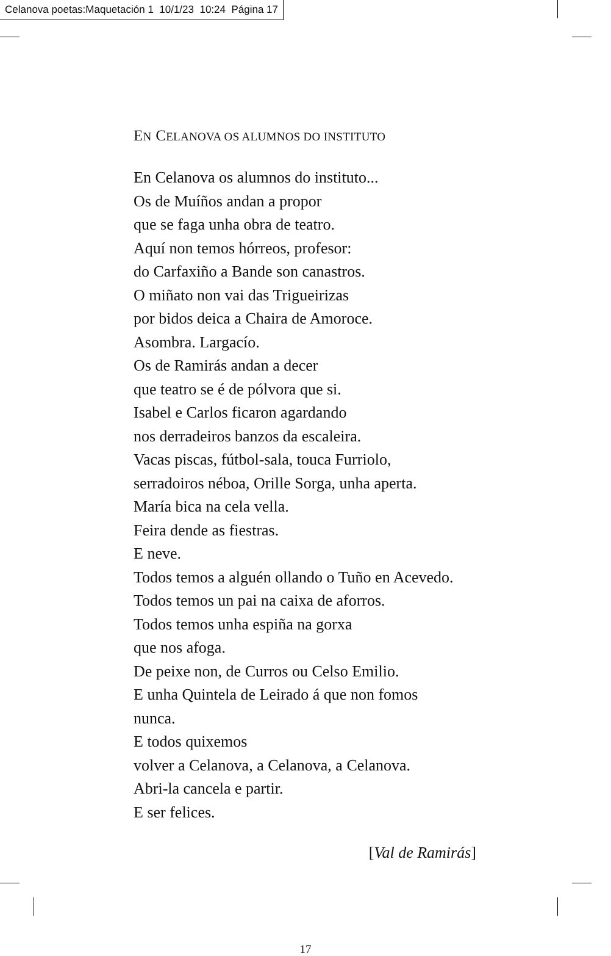Celanova poetas:Maquetación 1 10/1/23 10:24 Página 17
EN CELANOVA OS ALUMNOS DO INSTITUTO
En Celanova os alumnos do instituto...
Os de Muíños andan a propor
que se faga unha obra de teatro.
Aquí non temos hórreos, profesor:
do Carfaxiño a Bande son canastros.
O miñato non vai das Trigueirizas
por bidos deica a Chaira de Amoroce.
Asombra. Largacío.
Os de Ramirás andan a decer
que teatro se é de pólvora que si.
Isabel e Carlos ficaron agardando
nos derradeiros banzos da escaleira.
Vacas piscas, fútbol-sala, touca Furriolo,
serradoiros néboa, Orille Sorga, unha aperta.
María bica na cela vella.
Feira dende as fiestras.
E neve.
Todos temos a alguén ollando o Tuño en Acevedo.
Todos temos un pai na caixa de aforros.
Todos temos unha espiña na gorxa
que nos afoga.
De peixe non, de Curros ou Celso Emilio.
E unha Quintela de Leirado á que non fomos
nunca.
E todos quixemos
volver a Celanova, a Celanova, a Celanova.
Abri-la cancela e partir.
E ser felices.
[Val de Ramirás]
17